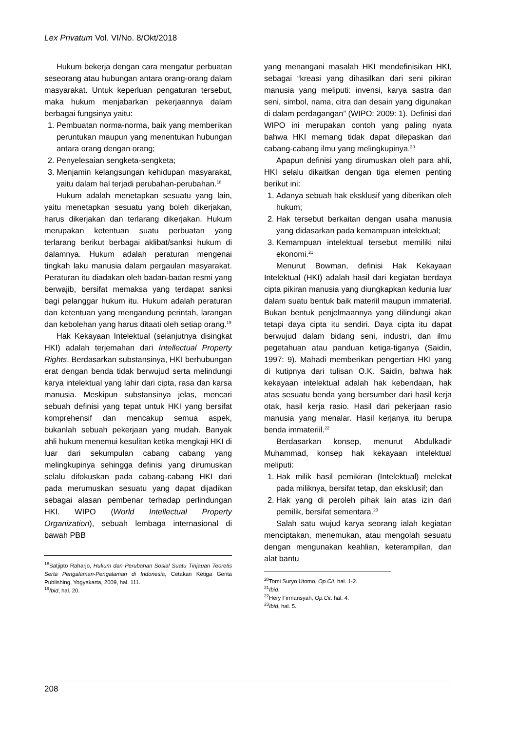Lex Privatum Vol. VI/No. 8/Okt/2018
Hukum bekerja dengan cara mengatur perbuatan seseorang atau hubungan antara orang-orang dalam masyarakat. Untuk keperluan pengaturan tersebut, maka hukum menjabarkan pekerjaannya dalam berbagai fungsinya yaitu:
1. Pembuatan norma-norma, baik yang memberikan peruntukan maupun yang menentukan hubungan antara orang dengan orang;
2. Penyelesaian sengketa-sengketa;
3. Menjamin kelangsungan kehidupan masyarakat, yaitu dalam hal terjadi perubahan-perubahan.<sup>18</sup>
Hukum adalah menetapkan sesuatu yang lain, yaitu menetapkan sesuatu yang boleh dikerjakan, harus dikerjakan dan terlarang dikerjakan. Hukum merupakan ketentuan suatu perbuatan yang terlarang berikut berbagai aklibat/sanksi hukum di dalamnya. Hukum adalah peraturan mengenai tingkah laku manusia dalam pergaulan masyarakat. Peraturan itu diadakan oleh badan-badan resmi yang berwajib, bersifat memaksa yang terdapat sanksi bagi pelanggar hukum itu. Hukum adalah peraturan dan ketentuan yang mengandung perintah, larangan dan kebolehan yang harus ditaati oleh setiap orang.<sup>19</sup>
Hak Kekayaan Intelektual (selanjutnya disingkat HKI) adalah terjemahan dari Intellectual Property Rights. Berdasarkan substansinya, HKI berhubungan erat dengan benda tidak berwujud serta melindungi karya intelektual yang lahir dari cipta, rasa dan karsa manusia. Meskipun substansinya jelas, mencari sebuah definisi yang tepat untuk HKI yang bersifat komprehensif dan mencakup semua aspek, bukanlah sebuah pekerjaan yang mudah. Banyak ahli hukum menemui kesulitan ketika mengkaji HKI di luar dari sekumpulan cabang cabang yang melingkupinya sehingga definisi yang dirumuskan selalu difokuskan pada cabang-cabang HKI dari pada merumuskan sesuatu yang dapat dijadikan sebagai alasan pembenar terhadap perlindungan HKI. WIPO (World Intellectual Property Organization), sebuah lembaga internasional di bawah PBB
<sup>18</sup> Satjipto Raharjo, Hukum dan Perubahan Sosial Suatu Tinjauan Teoretis Serta Pengalaman-Pengalaman di Indonesia, Cetakan Ketiga Genta Publishing, Yogyakarta, 2009, hal. 111.
<sup>19</sup> Ibid, hal. 20.
yang menangani masalah HKI mendefinisikan HKI, sebagai “kreasi yang dihasilkan dari seni pikiran manusia yang meliputi: invensi, karya sastra dan seni, simbol, nama, citra dan desain yang digunakan di dalam perdagangan” (WIPO: 2009: 1). Definisi dari WIPO ini merupakan contoh yang paling nyata bahwa HKI memang tidak dapat dilepaskan dari cabang-cabang ilmu yang melingkupinya.<sup>20</sup>
Apapun definisi yang dirumuskan oleh para ahli, HKI selalu dikaitkan dengan tiga elemen penting berikut ini:
1. Adanya sebuah hak eksklusif yang diberikan oleh hukum;
2. Hak tersebut berkaitan dengan usaha manusia yang didasarkan pada kemampuan intelektual;
3. Kemampuan intelektual tersebut memiliki nilai ekonomi.<sup>21</sup>
Menurut Bowman, definisi Hak Kekayaan Intelektual (HKI) adalah hasil dari kegiatan berdaya cipta pikiran manusia yang diungkapkan kedunia luar dalam suatu bentuk baik materiil maupun immaterial. Bukan bentuk penjelmaannya yang dilindungi akan tetapi daya cipta itu sendiri. Daya cipta itu dapat berwujud dalam bidang seni, industri, dan ilmu pegetahuan atau panduan ketiga-tiganya (Saidin, 1997: 9). Mahadi memberikan pengertian HKI yang di kutipnya dari tulisan O.K. Saidin, bahwa hak kekayaan intelektual adalah hak kebendaan, hak atas sesuatu benda yang bersumber dari hasil kerja otak, hasil kerja rasio. Hasil dari pekerjaan rasio manusia yang menalar. Hasil kerjanya itu berupa benda immateriil.<sup>22</sup>
Berdasarkan konsep, menurut Abdulkadir Muhammad, konsep hak kekayaan intelektual meliputi:
1. Hak milik hasil pemikiran (Intelektual) melekat pada miliknya, bersifat tetap, dan eksklusif; dan
2. Hak yang di peroleh pihak lain atas izin dari pemilik, bersifat sementara.<sup>23</sup>
Salah satu wujud karya seorang ialah kegiatan menciptakan, menemukan, atau mengolah sesuatu dengan mengunakan keahlian, keterampilan, dan alat bantu
<sup>20</sup> Tomi Suryo Utomo, Op.Cit. hal. 1-2.
<sup>21</sup> Ibid.
<sup>22</sup> Hery Firmansyah, Op.Cit. hal. 4.
<sup>23</sup> Ibid, hal. 5.
208